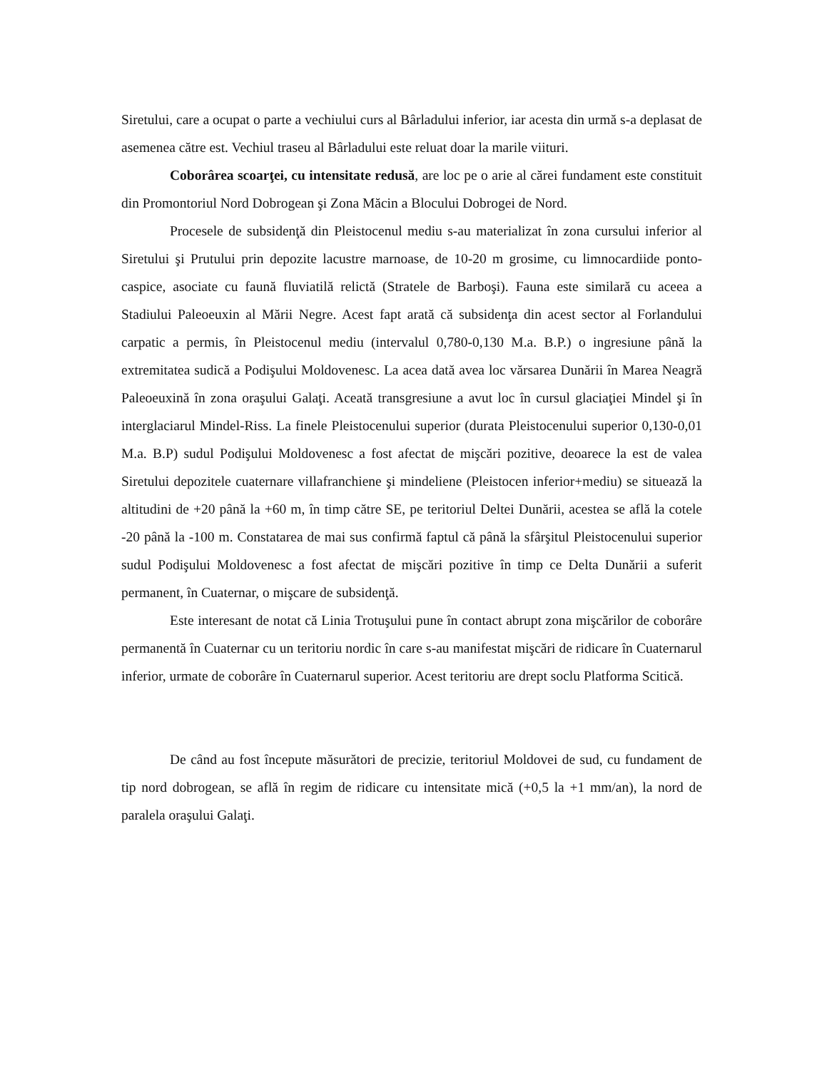Siretului, care a ocupat o parte a vechiului curs al Bârladului inferior, iar acesta din urmă s-a deplasat de asemenea către est. Vechiul traseu al Bârladului este reluat doar la marile viituri.
Coborârea scoarţei, cu intensitate redusă, are loc pe o arie al cărei fundament este constituit din Promontoriul Nord Dobrogean şi Zona Măcin a Blocului Dobrogei de Nord.
Procesele de subsidenţă din Pleistocenul mediu s-au materializat în zona cursului inferior al Siretului şi Prutului prin depozite lacustre marnoase, de 10-20 m grosime, cu limnocardiide ponto-caspice, asociate cu faună fluviatilă relictă (Stratele de Barboşi). Fauna este similară cu aceea a Stadiului Paleoeuxin al Mării Negre. Acest fapt arată că subsidenţa din acest sector al Forlandului carpatic a permis, în Pleistocenul mediu (intervalul 0,780-0,130 M.a. B.P.) o ingresiune până la extremitatea sudică a Podişului Moldovenesc. La acea dată avea loc vărsarea Dunării în Marea Neagră Paleoeuxină în zona oraşului Galaţi. Aceată transgresiune a avut loc în cursul glaciaţiei Mindel şi în interglaciarul Mindel-Riss. La finele Pleistocenului superior (durata Pleistocenului superior 0,130-0,01 M.a. B.P) sudul Podişului Moldovenesc a fost afectat de mişcări pozitive, deoarece la est de valea Siretului depozitele cuaternare villafranchiene şi mindeliene (Pleistocen inferior+mediu) se situează la altitudini de +20 până la +60 m, în timp către SE, pe teritoriul Deltei Dunării, acestea se află la cotele -20 până la -100 m. Constatarea de mai sus confirmă faptul că până la sfârşitul Pleistocenului superior sudul Podişului Moldovenesc a fost afectat de mişcări pozitive în timp ce Delta Dunării a suferit permanent, în Cuaternar, o mişcare de subsidenţă.
Este interesant de notat că Linia Trotuşului pune în contact abrupt zona mişcărilor de coborâre permanentă în Cuaternar cu un teritoriu nordic în care s-au manifestat mişcări de ridicare în Cuaternarul inferior, urmate de coborâre în Cuaternarul superior. Acest teritoriu are drept soclu Platforma Scitică.
De când au fost începute măsurători de precizie, teritoriul Moldovei de sud, cu fundament de tip nord dobrogean, se află în regim de ridicare cu intensitate mică (+0,5 la +1 mm/an), la nord de paralela oraşului Galaţi.